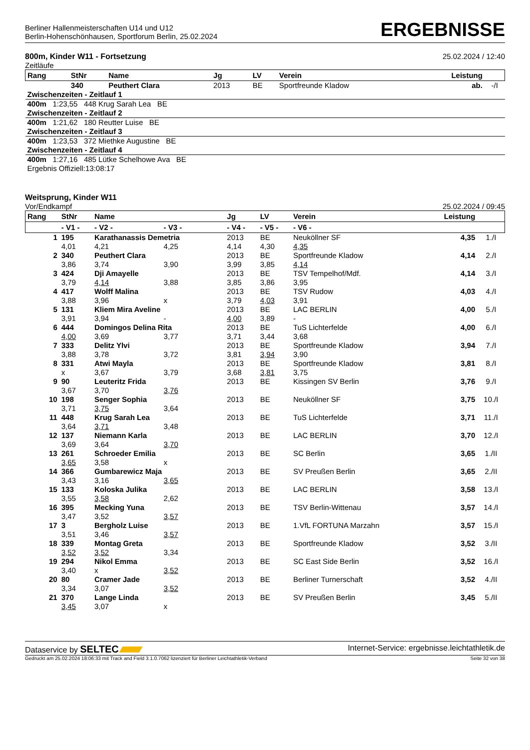Berliner Hallenmeisterschaften U14 und U12
Berlin-Hohenschönhausen, Sportforum Berlin, 25.02.2024
ERGEBNISSE
800m, Kinder W11 - Fortsetzung
Zeitläufe
25.02.2024 / 12:40
| Rang | StNr | Name | Jg | LV | Verein | Leistung | |
| --- | --- | --- | --- | --- | --- | --- | --- |
| | 340 | Peuthert Clara | 2013 | BE | Sportfreunde Kladow | ab. | -/I |
| Zwischenzeiten - Zeitlauf 1 | | | | | | | |
| 400m 1:23,55 448 Krug Sarah Lea BE | | | | | | | |
| Zwischenzeiten - Zeitlauf 2 | | | | | | | |
| 400m 1:21,62 180 Reutter Luise BE | | | | | | | |
| Zwischenzeiten - Zeitlauf 3 | | | | | | | |
| 400m 1:23,53 372 Miethke Augustine BE | | | | | | | |
| Zwischenzeiten - Zeitlauf 4 | | | | | | | |
| 400m 1:27,16 485 Lütke Schelhowe Ava BE | | | | | | | |
| Ergebnis Offiziell:13:08:17 | | | | | | | |
Weitsprung, Kinder W11
Vor/Endkampf
25.02.2024 / 09:45
| Rang | StNr | Name | | Jg | LV | Verein | Leistung | |
| --- | --- | --- | --- | --- | --- | --- | --- | --- |
| | - V1 - | - V2 - | - V3 - | - V4 - | - V5 - | - V6 - | | |
| 1 | 195 | Karathanassis Demetria | | 2013 | BE | Neuköllner SF | 4,35 | 1./I |
| | 4,01 | 4,21 | 4,25 | 4,14 | 4,30 | 4,35 | | |
| 2 | 340 | Peuthert Clara | | 2013 | BE | Sportfreunde Kladow | 4,14 | 2./I |
| | 3,86 | 3,74 | 3,90 | 3,99 | 3,85 | 4,14 | | |
| 3 | 424 | Dji Amayelle | | 2013 | BE | TSV Tempelhof/Mdf. | 4,14 | 3./I |
| | 3,79 | 4,14 | 3,88 | 3,85 | 3,86 | 3,95 | | |
| 4 | 417 | Wolff Malina | | 2013 | BE | TSV Rudow | 4,03 | 4./I |
| | 3,88 | 3,96 | x | 3,79 | 4,03 | 3,91 | | |
| 5 | 131 | Kliem Mira Aveline | | 2013 | BE | LAC BERLIN | 4,00 | 5./I |
| | 3,91 | 3,94 | - | 4,00 | 3,89 | - | | |
| 6 | 444 | Domingos Delina Rita | | 2013 | BE | TuS Lichterfelde | 4,00 | 6./I |
| | 4,00 | 3,69 | 3,77 | 3,71 | 3,44 | 3,68 | | |
| 7 | 333 | Delitz Ylvi | | 2013 | BE | Sportfreunde Kladow | 3,94 | 7./I |
| | 3,88 | 3,78 | 3,72 | 3,81 | 3,94 | 3,90 | | |
| 8 | 331 | Atwi Mayla | | 2013 | BE | Sportfreunde Kladow | 3,81 | 8./I |
| | x | 3,67 | 3,79 | 3,68 | 3,81 | 3,75 | | |
| 9 | 90 | Leuteritz Frida | | 2013 | BE | Kissingen SV Berlin | 3,76 | 9./I |
| | 3,67 | 3,70 | 3,76 | | | | | |
| 10 | 198 | Senger Sophia | | 2013 | BE | Neuköllner SF | 3,75 | 10./I |
| | 3,71 | 3,75 | 3,64 | | | | | |
| 11 | 448 | Krug Sarah Lea | | 2013 | BE | TuS Lichterfelde | 3,71 | 11./I |
| | 3,64 | 3,71 | 3,48 | | | | | |
| 12 | 137 | Niemann Karla | | 2013 | BE | LAC BERLIN | 3,70 | 12./I |
| | 3,69 | 3,64 | 3,70 | | | | | |
| 13 | 261 | Schroeder Emilia | | 2013 | BE | SC Berlin | 3,65 | 1./II |
| | 3,65 | 3,58 | x | | | | | |
| 14 | 366 | Gumbarewicz Maja | | 2013 | BE | SV Preußen Berlin | 3,65 | 2./II |
| | 3,43 | 3,16 | 3,65 | | | | | |
| 15 | 133 | Koloska Julika | | 2013 | BE | LAC BERLIN | 3,58 | 13./I |
| | 3,55 | 3,58 | 2,62 | | | | | |
| 16 | 395 | Mecking Yuna | | 2013 | BE | TSV Berlin-Wittenau | 3,57 | 14./I |
| | 3,47 | 3,52 | 3,57 | | | | | |
| 17 | 3 | Bergholz Luise | | 2013 | BE | 1.VfL FORTUNA Marzahn | 3,57 | 15./I |
| | 3,51 | 3,46 | 3,57 | | | | | |
| 18 | 339 | Montag Greta | | 2013 | BE | Sportfreunde Kladow | 3,52 | 3./II |
| | 3,52 | 3,52 | 3,34 | | | | | |
| 19 | 294 | Nikol Emma | | 2013 | BE | SC East Side Berlin | 3,52 | 16./I |
| | 3,40 | x | 3,52 | | | | | |
| 20 | 80 | Cramer Jade | | 2013 | BE | Berliner Turnerschaft | 3,52 | 4./II |
| | 3,34 | 3,07 | 3,52 | | | | | |
| 21 | 370 | Lange Linda | | 2013 | BE | SV Preußen Berlin | 3,45 | 5./II |
| | 3,45 | 3,07 | x | | | | | |
Dataservice by SELTEC
Internet-Service: ergebnisse.leichtathletik.de
Gedruckt am 25.02.2024 18:06:33 mit Track and Field 3.1.0.7062 lizenziert für Berliner Leichtathletik-Verband
Seite 32 von 38